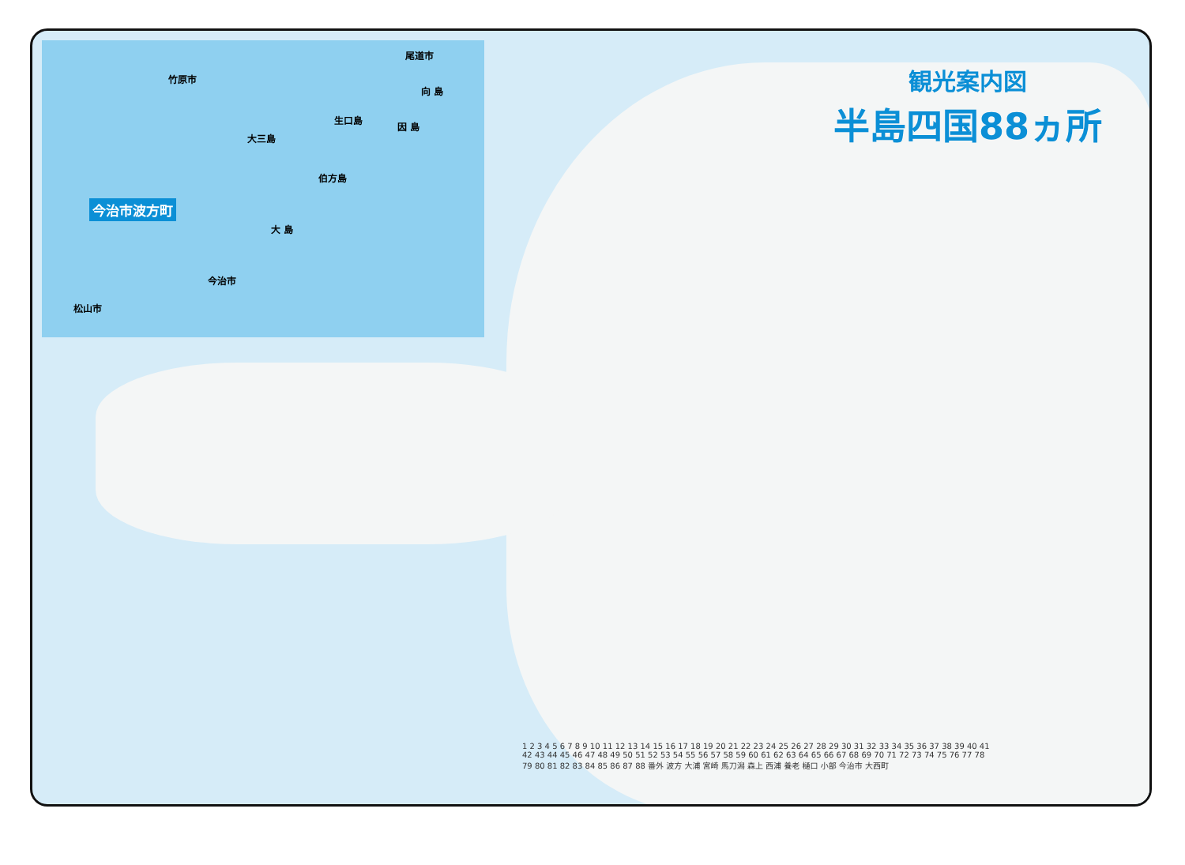尾道市
竹原市
向 島
因 島
生口島
大三島
伯方島
大 島
今治市
松山市
今治市波方町
観光案内図
半島四国88ヵ所
1 2 3 4 5 6 7 8 9 10 11 12 13 14 15 16 17 18 19 20 21 22 23 24 25 26 27 28 29 30 31 32 33 34 35 36 37 38 39 40 41 42 43 44 45 46 47 48 49 50 51 52 53 54 55 56 57 58 59 60 61 62 63 64 65 66 67 68 69 70 71 72 73 74 75 76 77 78 79 80 81 82 83 84 85 86 87 88 番外 波方 大浦 宮崎 馬刀潟 森上 西浦 養老 樋口 小部 今治市 大西町